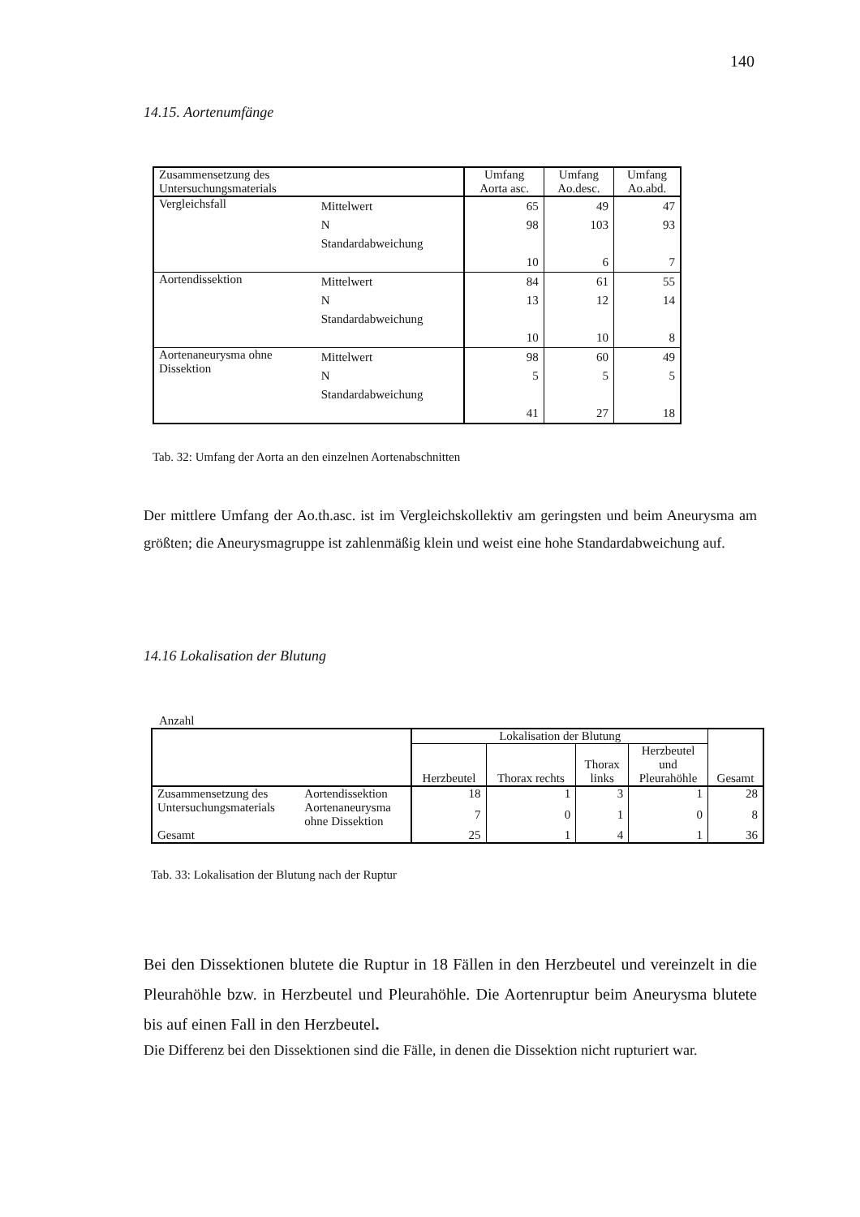140
14.15. Aortenumfänge
| Zusammensetzung des Untersuchungsmaterials | | Umfang Aorta asc. | Umfang Ao.desc. | Umfang Ao.abd. |
| Vergleichsfall | Mittelwert N Standardabweichung | 65 98 10 | 49 103 6 | 47 93 7 |
| Aortendissektion | Mittelwert N Standardabweichung | 84 13 10 | 61 12 10 | 55 14 8 |
| Aortenaneurysma ohne Dissektion | Mittelwert N Standardabweichung | 98 5 41 | 60 5 27 | 49 5 18 |
Tab. 32: Umfang der Aorta an den einzelnen Aortenabschnitten
Der mittlere Umfang der Ao.th.asc. ist im Vergleichskollektiv am geringsten und beim Aneurysma am größten; die Aneurysmagruppe ist zahlenmäßig klein und weist eine hohe Standardabweichung auf.
14.16 Lokalisation der Blutung
Anzahl
| | | Lokalisation der Blutung | | | | Gesamt |
| | | Herzbeutel | Thorax rechts | Thorax links | Herzbeutel und Pleurahöhle | |
| Zusammensetzung des Untersuchungsmaterials | Aortendissektion | 18 | 1 | 3 | 1 | 28 |
| | Aortenaneurysma ohne Dissektion | 7 | 0 | 1 | 0 | 8 |
| Gesamt | | 25 | 1 | 4 | 1 | 36 |
Tab. 33: Lokalisation der Blutung nach der Ruptur
Bei den Dissektionen blutete die Ruptur in 18 Fällen in den Herzbeutel und vereinzelt in die Pleurahöhle bzw. in Herzbeutel und Pleurahöhle. Die Aortenruptur beim Aneurysma blutete bis auf einen Fall in den Herzbeutel.
Die Differenz bei den Dissektionen sind die Fälle, in denen die Dissektion nicht rupturiert war.